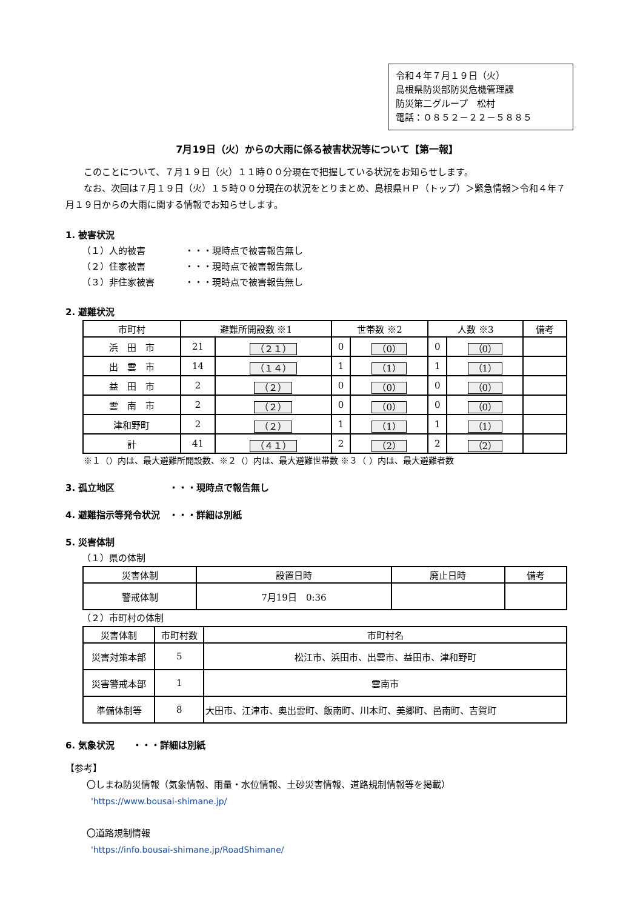令和４年７月１９日（火）
島根県防災部防災危機管理課
防災第二グループ　松村
電話：０８５２－２２－５８８５
7月19日（火）からの大雨に係る被害状況等について【第一報】
　　このことについて、７月１９日（火）１１時００分現在で把握している状況をお知らせします。
　　なお、次回は７月１９日（火）１５時００分現在の状況をとりまとめ、島根県ＨＰ（トップ）＞緊急情報＞令和４年７月１９日からの大雨に関する情報でお知らせします。
1. 被害状況
（１）人的被害 ・・・現時点で被害報告無し
（２）住家被害 ・・・現時点で被害報告無し
（３）非住家被害 ・・・現時点で被害報告無し
2. 避難状況
| 市町村 | 避難所開設数 ※1 | | 世帯数 ※2 | | 人数 ※3 | | 備考 |
| --- | --- | --- | --- | --- | --- | --- | --- |
| 浜 田 市 | 21 | （２１） | 0 | （0） | 0 | （0） | |
| 出 雲 市 | 14 | （１４） | 1 | （1） | 1 | （1） | |
| 益 田 市 | 2 | （２） | 0 | （0） | 0 | （0） | |
| 雲 南 市 | 2 | （２） | 0 | （0） | 0 | （0） | |
| 津和野町 | 2 | （２） | 1 | （1） | 1 | （1） | |
| 計 | 41 | （４１） | 2 | （2） | 2 | （2） | |
※１（）内は、最大避難所開設数、※２（）内は、最大避難世帯数 ※３（ ）内は、最大避難者数
3. 孤立地区　　　　　　・・・現時点で報告無し
4. 避難指示等発令状況　・・・詳細は別紙
5. 災害体制
（１）県の体制
| 災害体制 | 設置日時 | 廃止日時 | 備考 |
| --- | --- | --- | --- |
| 警戒体制 | 7月19日 0:36 | | |
（２）市町村の体制
| 災害体制 | 市町村数 | 市町村名 |
| --- | --- | --- |
| 災害対策本部 | 5 | 松江市、浜田市、出雲市、益田市、津和野町 |
| 災害警戒本部 | 1 | 雲南市 |
| 準備体制等 | 8 | 大田市、江津市、奥出雲町、飯南町、川本町、美郷町、邑南町、吉賀町 |
6. 気象状況　　・・・詳細は別紙
【参考】
〇しまね防災情報（気象情報、雨量・水位情報、土砂災害情報、道路規制情報等を掲載）
'https://www.bousai-shimane.jp/
〇道路規制情報
'https://info.bousai-shimane.jp/RoadShimane/